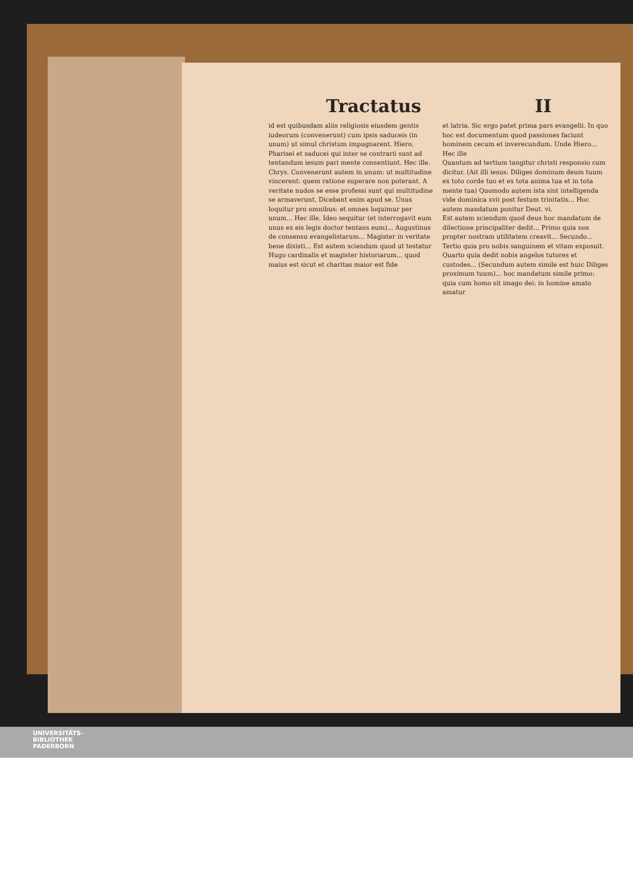Tractatus II
id est quibusdam aliis religiosis eiusdem gentis iudeorum (convenerunt) cum ipsis saduceis (in unum) ut simul christum impugnarent. Hiero. Pharisei et saducei qui inter se contrarii sunt ad tentandum iesum pari mente consentiunt. Hec ille. Chrys. Convenerunt autem in unum: ut multitudine vincerent: quem ratione superare non poterant. A veritate nudos se esse professi sunt qui multitudine se armaverunt. Dicebant enim apud se. Unus loquitur pro omnibus: et omnes loquimur per unum... Hec ille. Ideo sequitur (et interrogavit eum unus ex eis legis doctor tentans eum)... Augustinus de consensu evangelistarum... Magister in veritate bene dixisti... Est autem sciendum quod ut testatur Hugo cardinalis et magister historiarum... quod maius est sicut et charitas maior est fide
et latria. Sic ergo patet prima pars evangelii. In quo hoc est documentum quod passiones faciunt hominem cecum et inverecundum. Unde Hiero... Hec ille
Quantum ad tertium tangitur christi responsio cum dicitur. (Ait illi iesus: Diliges dominum deum tuum ex toto corde tuo et ex tota anima tua et in tota mente tua) Quomodo autem ista sint intelligenda vide dominica xvii post festum trinitatis... Hoc autem mandatum ponitur Deut. vi.
Est autem sciendum quod deus hoc mandatum de dilectione principaliter dedit... Primo quia nos propter nostram utilitatem creavit... Secundo... Tertio quia pro nobis sanguinem et vitam exposuit. Quarto quia dedit nobis angelos tutores et custodes... (Secundum autem simile est huic Diliges proximum tuum)... hoc mandatum simile primo: quia cum homo sit imago dei: in homine amato amatur
UNIVERSITÄTS-
BIBLIOTHEK
PADERBORN